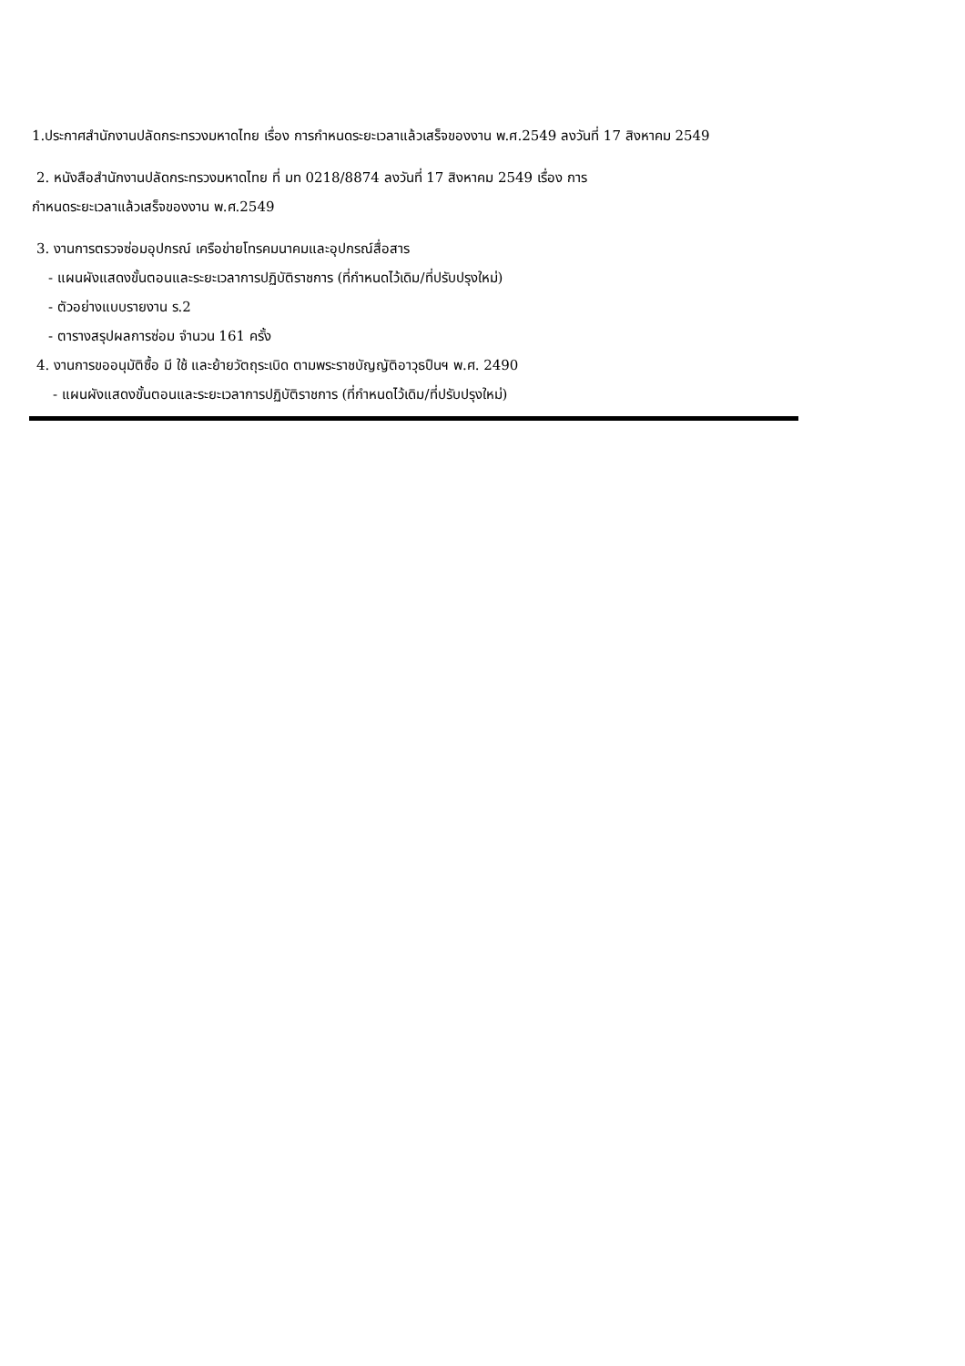1.ประกาศสำนักงานปลัดกระทรวงมหาดไทย เรื่อง การกำหนดระยะเวลาแล้วเสร็จของงาน พ.ศ.2549 ลงวันที่ 17 สิงหาคม 2549
2. หนังสือสำนักงานปลัดกระทรวงมหาดไทย ที่ มท 0218/8874 ลงวันที่ 17 สิงหาคม 2549 เรื่อง การ
กำหนดระยะเวลาแล้วเสร็จของงาน พ.ศ.2549
3. งานการตรวจซ่อมอุปกรณ์ เครือข่ายโทรคมนาคมและอุปกรณ์สื่อสาร
- แผนผังแสดงขั้นตอนและระยะเวลาการปฏิบัติราชการ (ที่กำหนดไว้เดิม/ที่ปรับปรุงใหม่)
- ตัวอย่างแบบรายงาน ร.2
- ตารางสรุปผลการซ่อม จำนวน 161 ครั้ง
4. งานการขออนุมัติซื้อ มี ใช้ และย้ายวัตถุระเบิด ตามพระราชบัญญัติอาวุธปืนฯ พ.ศ. 2490
- แผนผังแสดงขั้นตอนและระยะเวลาการปฏิบัติราชการ (ที่กำหนดไว้เดิม/ที่ปรับปรุงใหม่)